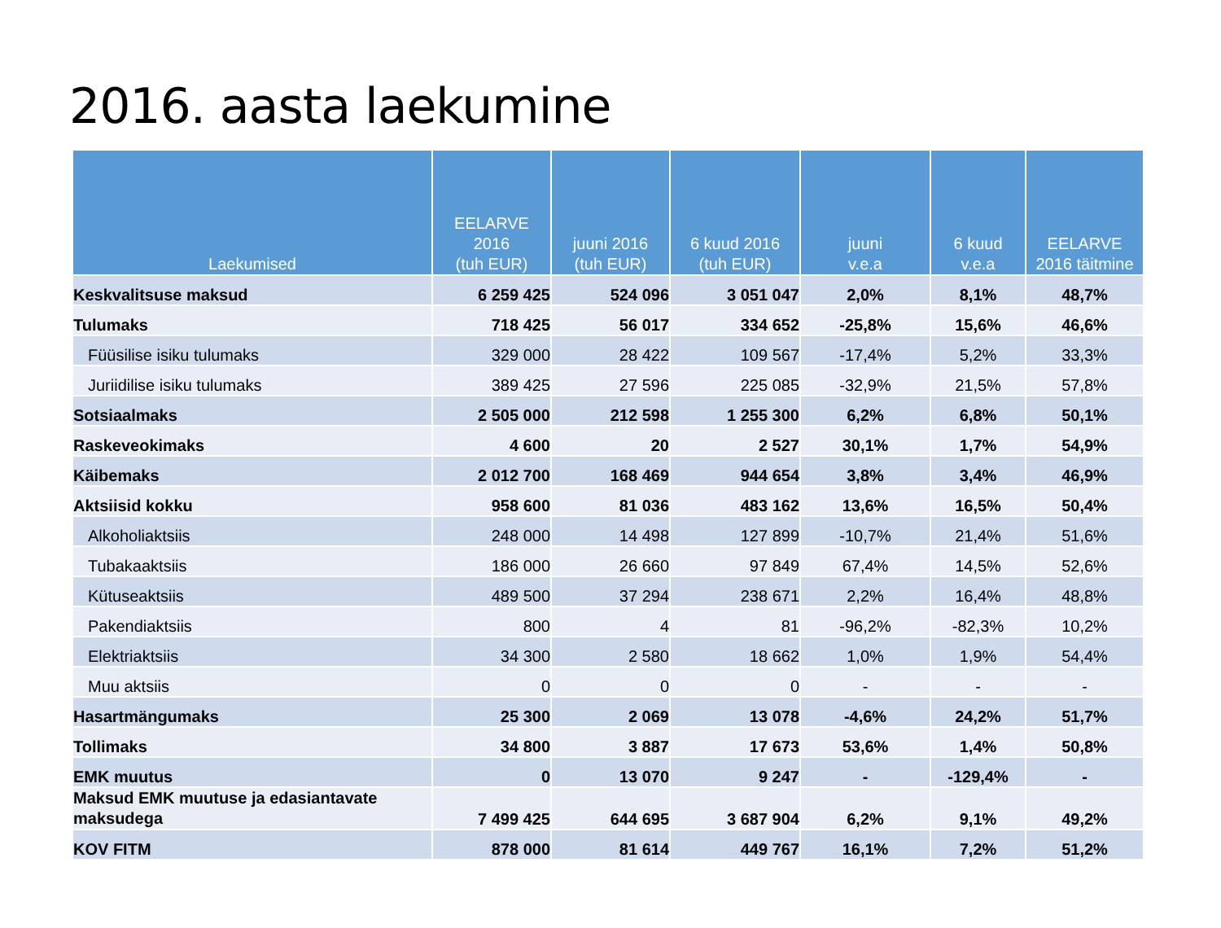2016. aasta laekumine
| Laekumised | EELARVE 2016 (tuh EUR) | juuni 2016 (tuh EUR) | 6 kuud 2016 (tuh EUR) | juuni v.e.a | 6 kuud v.e.a | EELARVE 2016 täitmine |
| --- | --- | --- | --- | --- | --- | --- |
| Keskvalitsuse maksud | 6 259 425 | 524 096 | 3 051 047 | 2,0% | 8,1% | 48,7% |
| Tulumaks | 718 425 | 56 017 | 334 652 | -25,8% | 15,6% | 46,6% |
| Füüsilise isiku tulumaks | 329 000 | 28 422 | 109 567 | -17,4% | 5,2% | 33,3% |
| Juriidilise isiku tulumaks | 389 425 | 27 596 | 225 085 | -32,9% | 21,5% | 57,8% |
| Sotsiaalmaks | 2 505 000 | 212 598 | 1 255 300 | 6,2% | 6,8% | 50,1% |
| Raskeveokimaks | 4 600 | 20 | 2 527 | 30,1% | 1,7% | 54,9% |
| Käibemaks | 2 012 700 | 168 469 | 944 654 | 3,8% | 3,4% | 46,9% |
| Aktsiisid kokku | 958 600 | 81 036 | 483 162 | 13,6% | 16,5% | 50,4% |
| Alkoholiaktsiis | 248 000 | 14 498 | 127 899 | -10,7% | 21,4% | 51,6% |
| Tubakaaktsiis | 186 000 | 26 660 | 97 849 | 67,4% | 14,5% | 52,6% |
| Kütuseaktsiis | 489 500 | 37 294 | 238 671 | 2,2% | 16,4% | 48,8% |
| Pakendiaktsiis | 800 | 4 | 81 | -96,2% | -82,3% | 10,2% |
| Elektriaktsiis | 34 300 | 2 580 | 18 662 | 1,0% | 1,9% | 54,4% |
| Muu aktsiis | 0 | 0 | 0 | - | - | - |
| Hasartmängumaks | 25 300 | 2 069 | 13 078 | -4,6% | 24,2% | 51,7% |
| Tollimaks | 34 800 | 3 887 | 17 673 | 53,6% | 1,4% | 50,8% |
| EMK muutus | 0 | 13 070 | 9 247 | - | -129,4% | - |
| Maksud EMK muutuse ja edasiantavate maksudega | 7 499 425 | 644 695 | 3 687 904 | 6,2% | 9,1% | 49,2% |
| KOV FITM | 878 000 | 81 614 | 449 767 | 16,1% | 7,2% | 51,2% |